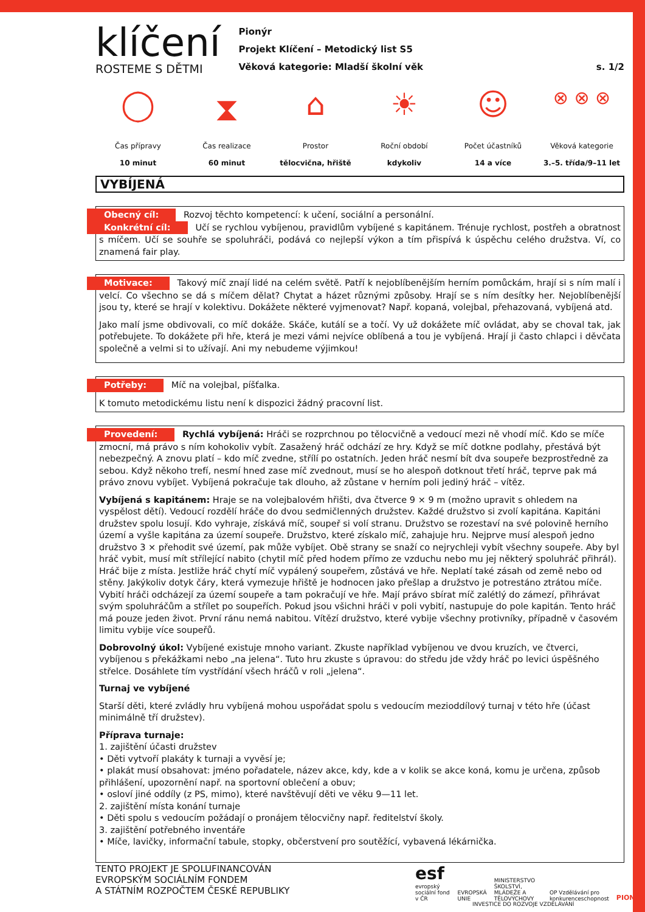klíčení
ROSTEME S DĚTMI
Pionýr
Projekt Klíčení – Metodický list S5
Věková kategorie: Mladší školní věk
s. 1/2
◯
Čas přípravy
10 minut
⧗
Čas realizace
60 minut
⌂
Prostor
tělocvična, hřiště
☀
Roční období
kdykoliv
☺
Počet účastníků
14 a více
⊗ ⊗ ⊗
Věková kategorie
3.–5. třída/9–11 let
VYBÍJENÁ
Obecný cíl: Rozvoj těchto kompetencí: k učení, sociální a personální.
Konkrétní cíl: Učí se rychlou vybíjenou, pravidlům vybíjené s kapitánem. Trénuje rychlost, postřeh a obratnost s míčem. Učí se souhře se spoluhráči, podává co nejlepší výkon a tím přispívá k úspěchu celého družstva. Ví, co znamená fair play.
Motivace: Takový míč znají lidé na celém světě. Patří k nejoblíbenějším herním pomůckám, hrají si s ním malí i velcí. Co všechno se dá s míčem dělat? Chytat a házet různými způsoby. Hrají se s ním desítky her. Nejoblíbenější jsou ty, které se hrají v kolektivu. Dokážete některé vyjmenovat? Např. kopaná, volejbal, přehazovaná, vybíjená atd.
Jako malí jsme obdivovali, co míč dokáže. Skáče, kutálí se a točí. Vy už dokážete míč ovládat, aby se choval tak, jak potřebujete. To dokážete při hře, která je mezi vámi nejvíce oblíbená a tou je vybíjená. Hrají ji často chlapci i děvčata společně a velmi si to užívají. Ani my nebudeme výjimkou!
Potřeby: Míč na volejbal, píšťalka.
K tomuto metodickému listu není k dispozici žádný pracovní list.
Provedení: Rychlá vybíjená: Hráči se rozprchnou po tělocvičně a vedoucí mezi ně vhodí míč. Kdo se míče zmocní, má právo s ním kohokoliv vybít. Zasažený hráč odchází ze hry. Když se míč dotkne podlahy, přestává být nebezpečný. A znovu platí – kdo míč zvedne, střílí po ostatních. Jeden hráč nesmí bít dva soupeře bezprostředně za sebou. Když někoho trefí, nesmí hned zase míč zvednout, musí se ho alespoň dotknout třetí hráč, teprve pak má právo znovu vybíjet. Vybíjená pokračuje tak dlouho, až zůstane v herním poli jediný hráč – vítěz.
Vybíjená s kapitánem: Hraje se na volejbalovém hřišti, dva čtverce 9 × 9 m (možno upravit s ohledem na vyspělost dětí). Vedoucí rozdělí hráče do dvou sedmičlenných družstev. Každé družstvo si zvolí kapitána. Kapitáni družstev spolu losují. Kdo vyhraje, získává míč, soupeř si volí stranu. Družstvo se rozestaví na své polovině herního území a vyšle kapitána za území soupeře. Družstvo, které získalo míč, zahajuje hru. Nejprve musí alespoň jedno družstvo 3 × přehodit své území, pak může vybíjet. Obě strany se snaží co nejrychleji vybít všechny soupeře. Aby byl hráč vybit, musí mít střílející nabito (chytil míč před hodem přímo ze vzduchu nebo mu jej některý spoluhráč přihrál). Hráč bije z místa. Jestliže hráč chytí míč vypálený soupeřem, zůstává ve hře. Neplatí také zásah od země nebo od stěny. Jakýkoliv dotyk čáry, která vymezuje hřiště je hodnocen jako přešlap a družstvo je potrestáno ztrátou míče. Vybití hráči odcházejí za území soupeře a tam pokračují ve hře. Mají právo sbírat míč zalétlý do zámezí, přihrávat svým spoluhráčům a střílet po soupeřích. Pokud jsou všichni hráči v poli vybití, nastupuje do pole kapitán. Tento hráč má pouze jeden život. První ránu nemá nabitou. Vítězí družstvo, které vybije všechny protivníky, případně v časovém limitu vybije více soupeřů.
Dobrovolný úkol: Vybíjené existuje mnoho variant. Zkuste například vybíjenou ve dvou kruzích, ve čtverci, vybíjenou s překážkami nebo „na jelena“. Tuto hru zkuste s úpravou: do středu jde vždy hráč po levici úspěšného střelce. Dosáhlete tím vystřídání všech hráčů v roli „jelena“.
Turnaj ve vybíjené
Starší děti, které zvládly hru vybíjená mohou uspořádat spolu s vedoucím mezioddílový turnaj v této hře (účast minimálně tří družstev).
Příprava turnaje:
1. zajištění účasti družstev
• Děti vytvoří plakáty k turnaji a vyvěsí je;
• plakát musí obsahovat: jméno pořadatele, název akce, kdy, kde a v kolik se akce koná, komu je určena, způsob přihlášení, upozornění např. na sportovní oblečení a obuv;
• osloví jiné oddíly (z PS, mimo), které navštěvují děti ve věku 9—11 let.
2. zajištění místa konání turnaje
• Děti spolu s vedoucím požádají o pronájem tělocvičny např. ředitelství školy.
3. zajištění potřebného inventáře
• Míče, lavičky, informační tabule, stopky, občerstvení pro soutěžící, vybavená lékárnička.
TENTO PROJEKT JE SPOLUFINANCOVÁN
EVROPSKÝM SOCIÁLNÍM FONDEM
A STÁTNÍM ROZPOČTEM ČESKÉ REPUBLIKY
esf evropský sociální fond v ČR EVROPSKÁ UNIE MINISTERSTVO ŠKOLSTVÍ, MLÁDEŽE A TĚLOVÝCHOVY OP Vzdělávání pro konkurenceschopnost PIONÝR
INVESTICE DO ROZVOJE VZDĚLÁVÁNÍ